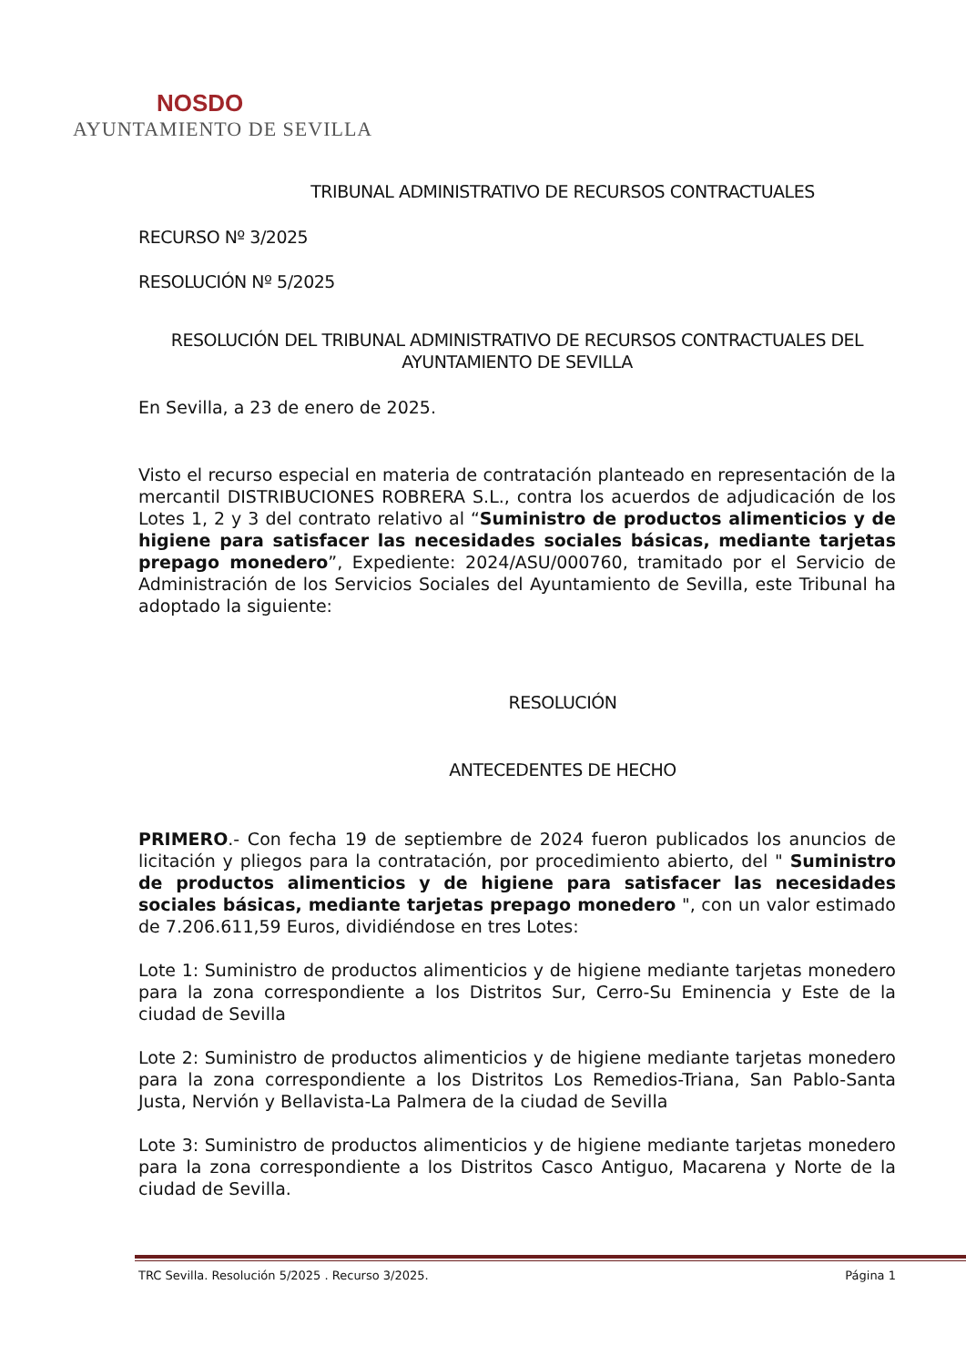NOSDO
AYUNTAMIENTO DE SEVILLA
TRIBUNAL ADMINISTRATIVO DE RECURSOS CONTRACTUALES
RECURSO Nº 3/2025
RESOLUCIÓN Nº 5/2025
RESOLUCIÓN DEL TRIBUNAL ADMINISTRATIVO DE RECURSOS CONTRACTUALES DEL AYUNTAMIENTO DE SEVILLA
En Sevilla, a 23 de enero de 2025.
Visto el recurso especial en materia de contratación planteado en representación de la mercantil DISTRIBUCIONES ROBRERA S.L., contra los acuerdos de adjudicación de los Lotes 1, 2 y 3 del contrato relativo al “Suministro de productos alimenticios y de higiene para satisfacer las necesidades sociales básicas, mediante tarjetas prepago monedero”, Expediente: 2024/ASU/000760, tramitado por el Servicio de Administración de los Servicios Sociales del Ayuntamiento de Sevilla, este Tribunal ha adoptado la siguiente:
RESOLUCIÓN
ANTECEDENTES DE HECHO
PRIMERO.- Con fecha 19 de septiembre de 2024 fueron publicados los anuncios de licitación y pliegos para la contratación, por procedimiento abierto, del " Suministro de productos alimenticios y de higiene para satisfacer las necesidades sociales básicas, mediante tarjetas prepago monedero ", con un valor estimado de 7.206.611,59 Euros, dividiéndose en tres Lotes:
Lote 1: Suministro de productos alimenticios y de higiene mediante tarjetas monedero para la zona correspondiente a los Distritos Sur, Cerro-Su Eminencia y Este de la ciudad de Sevilla
Lote 2: Suministro de productos alimenticios y de higiene mediante tarjetas monedero para la zona correspondiente a los Distritos Los Remedios-Triana, San Pablo-Santa Justa, Nervión y Bellavista-La Palmera de la ciudad de Sevilla
Lote 3: Suministro de productos alimenticios y de higiene mediante tarjetas monedero para la zona correspondiente a los Distritos Casco Antiguo, Macarena y Norte de la ciudad de Sevilla.
TRC Sevilla. Resolución 5/2025 . Recurso 3/2025. Página 1